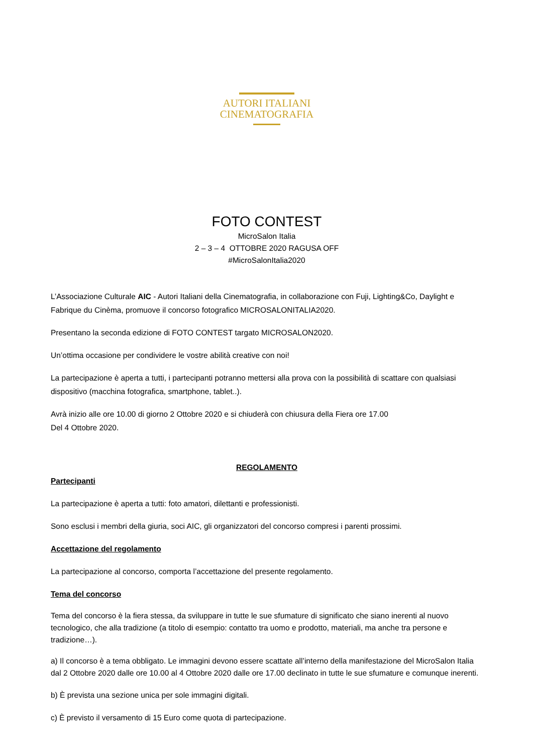AUTORI ITALIANI
CINEMATOGRAFIA
FOTO CONTEST
MicroSalon Italia
2 – 3 – 4 OTTOBRE 2020 RAGUSA OFF
#MicroSalonItalia2020
L’Associazione Culturale AIC - Autori Italiani della Cinematografia, in collaborazione con Fuji, Lighting&Co, Daylight e Fabrique du Cinèma, promuove il concorso fotografico MICROSALONITALIA2020.
Presentano la seconda edizione di FOTO CONTEST targato MICROSALON2020.
Un’ottima occasione per condividere le vostre abilità creative con noi!
La partecipazione è aperta a tutti, i partecipanti potranno mettersi alla prova con la possibilità di scattare con qualsiasi dispositivo (macchina fotografica, smartphone, tablet..).
Avrà inizio alle ore 10.00 di giorno 2 Ottobre 2020 e si chiuderà con chiusura della Fiera ore 17.00
Del 4 Ottobre 2020.
REGOLAMENTO
Partecipanti
La partecipazione è aperta a tutti: foto amatori, dilettanti e professionisti.
Sono esclusi i membri della giuria, soci AIC, gli organizzatori del concorso compresi i parenti prossimi.
Accettazione del regolamento
La partecipazione al concorso, comporta l’accettazione del presente regolamento.
Tema del concorso
Tema del concorso è la fiera stessa, da sviluppare in tutte le sue sfumature di significato che siano inerenti al nuovo tecnologico, che alla tradizione (a titolo di esempio: contatto tra uomo e prodotto, materiali, ma anche tra persone e tradizione…).
a) Il concorso è a tema obbligato. Le immagini devono essere scattate all’interno della manifestazione del MicroSalon Italia dal 2 Ottobre 2020 dalle ore 10.00 al 4 Ottobre 2020 dalle ore 17.00 declinato in tutte le sue sfumature e comunque inerenti.
b) È prevista una sezione unica per sole immagini digitali.
c) È previsto il versamento di 15 Euro come quota di partecipazione.